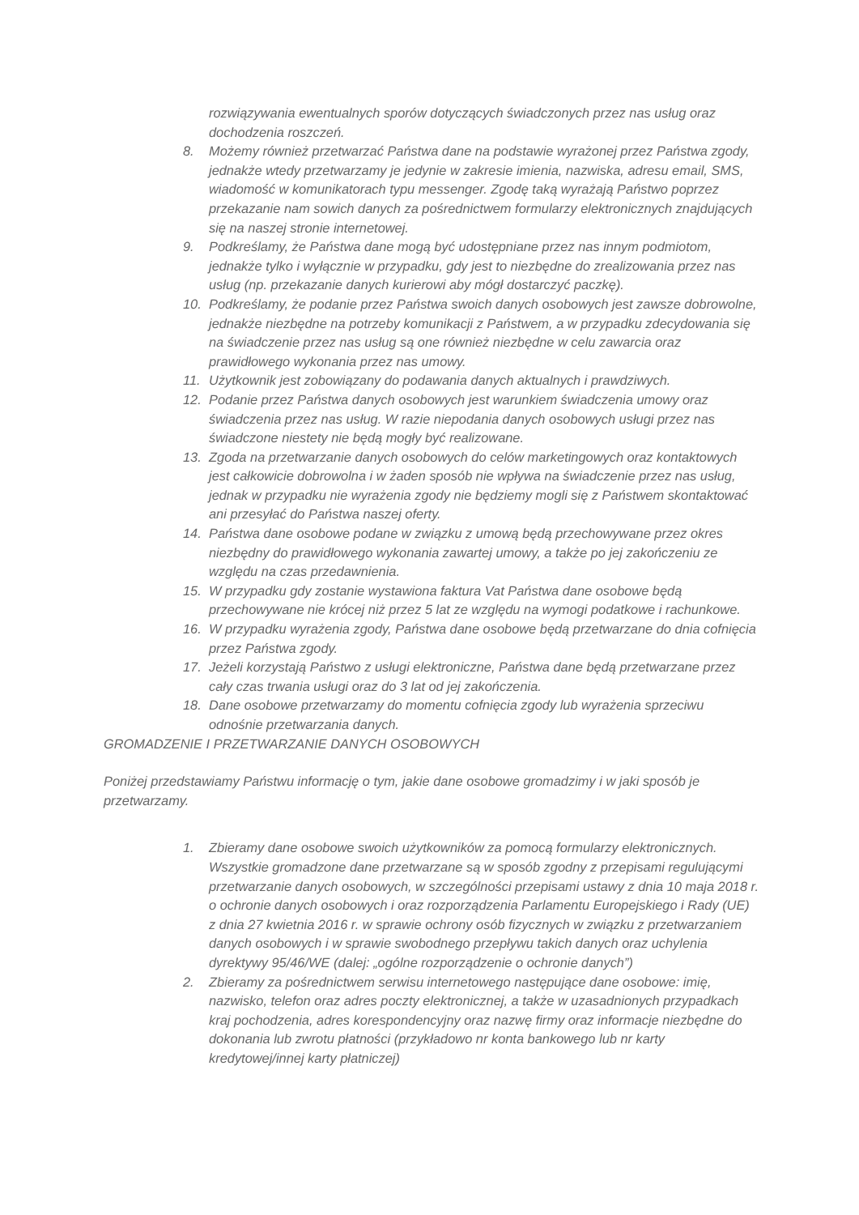rozwiązywania ewentualnych sporów dotyczących świadczonych przez nas usług oraz dochodzenia roszczeń.
8. Możemy również przetwarzać Państwa dane na podstawie wyrażonej przez Państwa zgody, jednakże wtedy przetwarzamy je jedynie w zakresie imienia, nazwiska, adresu email, SMS, wiadomość w komunikatorach typu messenger. Zgodę taką wyrażają Państwo poprzez przekazanie nam sowich danych za pośrednictwem formularzy elektronicznych znajdujących się na naszej stronie internetowej.
9. Podkreślamy, że Państwa dane mogą być udostępniane przez nas innym podmiotom, jednakże tylko i wyłącznie w przypadku, gdy jest to niezbędne do zrealizowania przez nas usług (np. przekazanie danych kurierowi aby mógł dostarczyć paczkę).
10. Podkreślamy, że podanie przez Państwa swoich danych osobowych jest zawsze dobrowolne, jednakże niezbędne na potrzeby komunikacji z Państwem, a w przypadku zdecydowania się na świadczenie przez nas usług są one również niezbędne w celu zawarcia oraz prawidłowego wykonania przez nas umowy.
11. Użytkownik jest zobowiązany do podawania danych aktualnych i prawdziwych.
12. Podanie przez Państwa danych osobowych jest warunkiem świadczenia umowy oraz świadczenia przez nas usług. W razie niepodania danych osobowych usługi przez nas świadczone niestety nie będą mogły być realizowane.
13. Zgoda na przetwarzanie danych osobowych do celów marketingowych oraz kontaktowych jest całkowicie dobrowolna i w żaden sposób nie wpływa na świadczenie przez nas usług, jednak w przypadku nie wyrażenia zgody nie będziemy mogli się z Państwem skontaktować ani przesyłać do Państwa naszej oferty.
14. Państwa dane osobowe podane w związku z umową będą przechowywane przez okres niezbędny do prawidłowego wykonania zawartej umowy, a także po jej zakończeniu ze względu na czas przedawnienia.
15. W przypadku gdy zostanie wystawiona faktura Vat Państwa dane osobowe będą przechowywane nie krócej niż przez 5 lat ze względu na wymogi podatkowe i rachunkowe.
16. W przypadku wyrażenia zgody, Państwa dane osobowe będą przetwarzane do dnia cofnięcia przez Państwa zgody.
17. Jeżeli korzystają Państwo z usługi elektroniczne, Państwa dane będą przetwarzane przez cały czas trwania usługi oraz do 3 lat od jej zakończenia.
18. Dane osobowe przetwarzamy do momentu cofnięcia zgody lub wyrażenia sprzeciwu odnośnie przetwarzania danych.
GROMADZENIE I PRZETWARZANIE DANYCH OSOBOWYCH
Poniżej przedstawiamy Państwu informację o tym, jakie dane osobowe gromadzimy i w jaki sposób je przetwarzamy.
1. Zbieramy dane osobowe swoich użytkowników za pomocą formularzy elektronicznych. Wszystkie gromadzone dane przetwarzane są w sposób zgodny z przepisami regulującymi przetwarzanie danych osobowych, w szczególności przepisami ustawy z dnia 10 maja 2018 r. o ochronie danych osobowych i oraz rozporządzenia Parlamentu Europejskiego i Rady (UE) z dnia 27 kwietnia 2016 r. w sprawie ochrony osób fizycznych w związku z przetwarzaniem danych osobowych i w sprawie swobodnego przepływu takich danych oraz uchylenia dyrektywy 95/46/WE (dalej: „ogólne rozporządzenie o ochronie danych”)
2. Zbieramy za pośrednictwem serwisu internetowego następujące dane osobowe: imię, nazwisko, telefon oraz adres poczty elektronicznej, a także w uzasadnionych przypadkach kraj pochodzenia, adres korespondencyjny oraz nazwę firmy oraz informacje niezbędne do dokonania lub zwrotu płatności (przykładowo nr konta bankowego lub nr karty kredytowej/innej karty płatniczej)